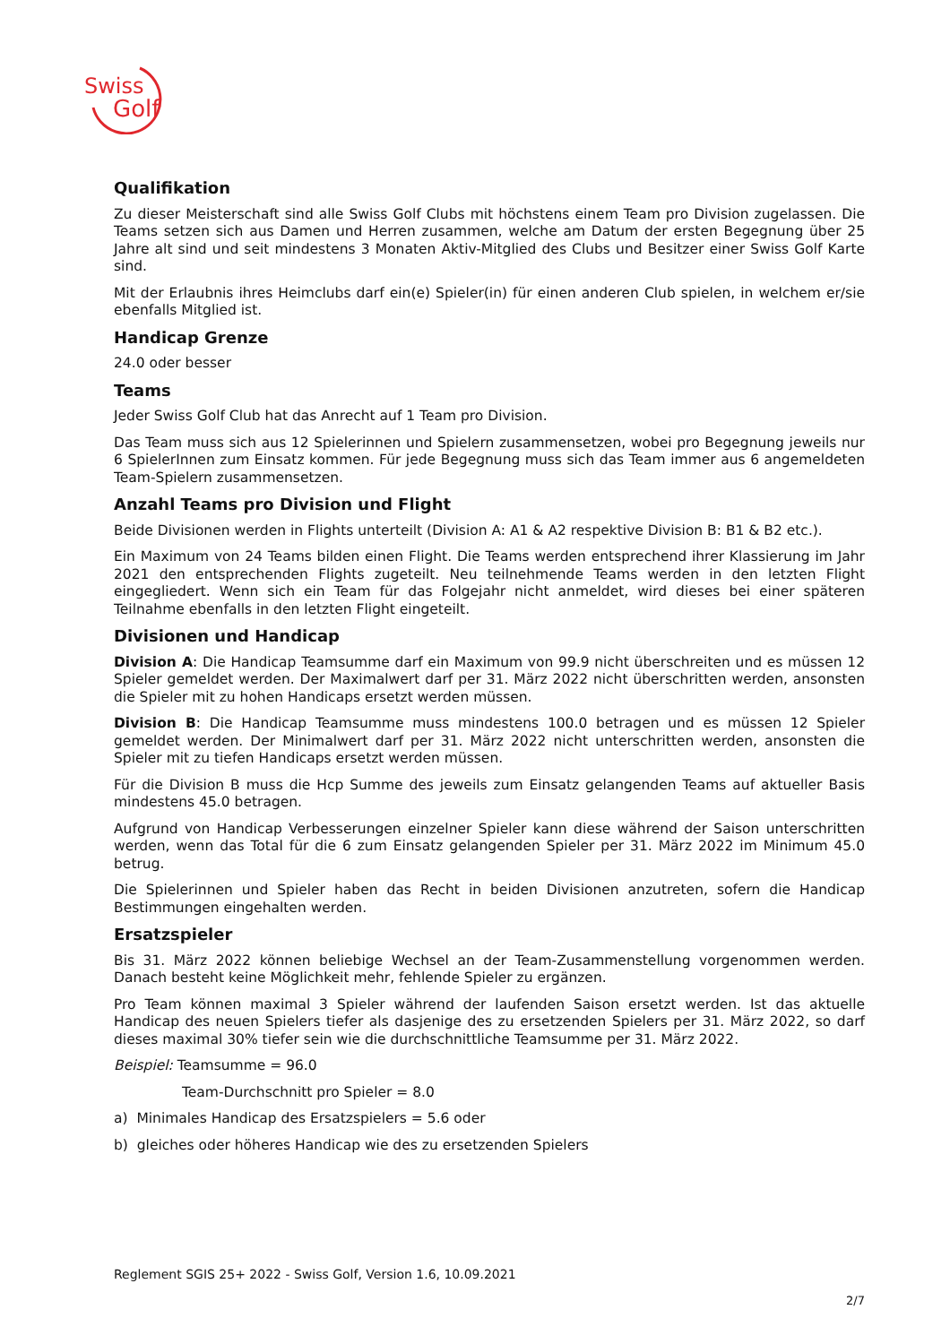Swiss
Golf
Qualifikation
Zu dieser Meisterschaft sind alle Swiss Golf Clubs mit höchstens einem Team pro Division zugelassen. Die Teams setzen sich aus Damen und Herren zusammen, welche am Datum der ersten Begegnung über 25 Jahre alt sind und seit mindestens 3 Monaten Aktiv-Mitglied des Clubs und Besitzer einer Swiss Golf Karte sind.
Mit der Erlaubnis ihres Heimclubs darf ein(e) Spieler(in) für einen anderen Club spielen, in welchem er/sie ebenfalls Mitglied ist.
Handicap Grenze
24.0 oder besser
Teams
Jeder Swiss Golf Club hat das Anrecht auf 1 Team pro Division.
Das Team muss sich aus 12 Spielerinnen und Spielern zusammensetzen, wobei pro Begegnung jeweils nur 6 SpielerInnen zum Einsatz kommen. Für jede Begegnung muss sich das Team immer aus 6 angemeldeten Team-Spielern zusammensetzen.
Anzahl Teams pro Division und Flight
Beide Divisionen werden in Flights unterteilt (Division A: A1 & A2 respektive Division B: B1 & B2 etc.).
Ein Maximum von 24 Teams bilden einen Flight. Die Teams werden entsprechend ihrer Klassierung im Jahr 2021 den entsprechenden Flights zugeteilt. Neu teilnehmende Teams werden in den letzten Flight eingegliedert. Wenn sich ein Team für das Folgejahr nicht anmeldet, wird dieses bei einer späteren Teilnahme ebenfalls in den letzten Flight eingeteilt.
Divisionen und Handicap
Division A: Die Handicap Teamsumme darf ein Maximum von 99.9 nicht überschreiten und es müssen 12 Spieler gemeldet werden. Der Maximalwert darf per 31. März 2022 nicht überschritten werden, ansonsten die Spieler mit zu hohen Handicaps ersetzt werden müssen.
Division B: Die Handicap Teamsumme muss mindestens 100.0 betragen und es müssen 12 Spieler gemeldet werden. Der Minimalwert darf per 31. März 2022 nicht unterschritten werden, ansonsten die Spieler mit zu tiefen Handicaps ersetzt werden müssen.
Für die Division B muss die Hcp Summe des jeweils zum Einsatz gelangenden Teams auf aktueller Basis mindestens 45.0 betragen.
Aufgrund von Handicap Verbesserungen einzelner Spieler kann diese während der Saison unterschritten werden, wenn das Total für die 6 zum Einsatz gelangenden Spieler per 31. März 2022 im Minimum 45.0 betrug.
Die Spielerinnen und Spieler haben das Recht in beiden Divisionen anzutreten, sofern die Handicap Bestimmungen eingehalten werden.
Ersatzspieler
Bis 31. März 2022 können beliebige Wechsel an der Team-Zusammenstellung vorgenommen werden. Danach besteht keine Möglichkeit mehr, fehlende Spieler zu ergänzen.
Pro Team können maximal 3 Spieler während der laufenden Saison ersetzt werden. Ist das aktuelle Handicap des neuen Spielers tiefer als dasjenige des zu ersetzenden Spielers per 31. März 2022, so darf dieses maximal 30% tiefer sein wie die durchschnittliche Teamsumme per 31. März 2022.
Beispiel: Teamsumme = 96.0
Team-Durchschnitt pro Spieler = 8.0
a) Minimales Handicap des Ersatzspielers = 5.6 oder
b) gleiches oder höheres Handicap wie des zu ersetzenden Spielers
Reglement SGIS 25+ 2022 - Swiss Golf, Version 1.6, 10.09.2021
2/7